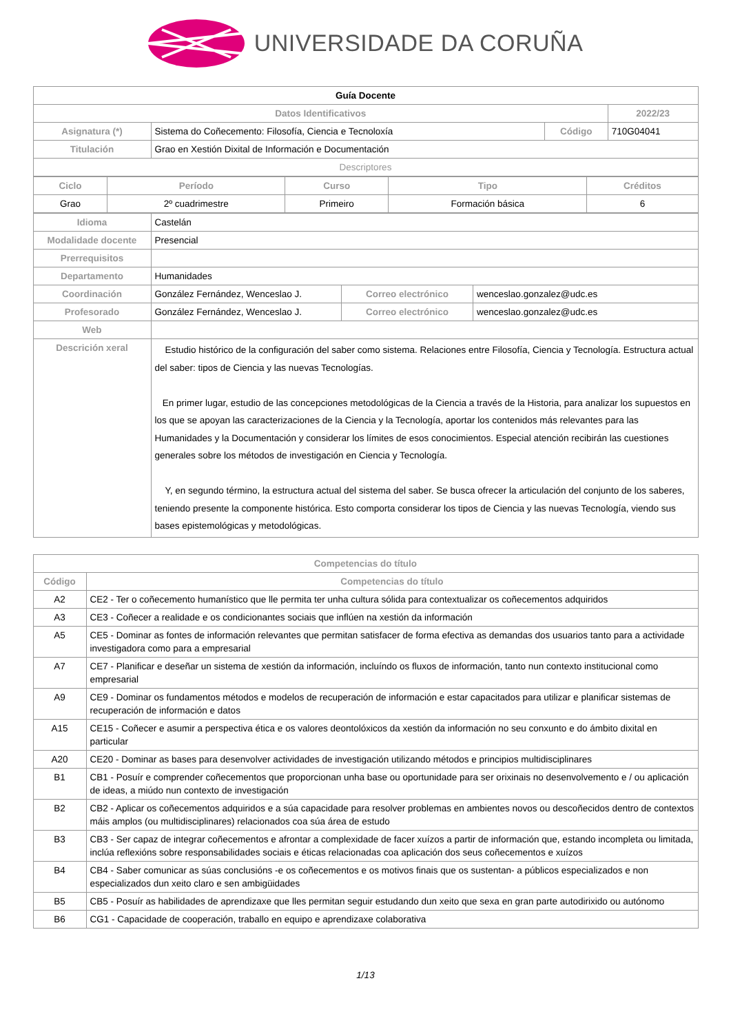UNIVERSIDADE DA CORUÑA
| Guía Docente | | | |
| Datos Identificativos | | | 2022/23 |
| Asignatura (*) | Sistema do Coñecemento: Filosofía, Ciencia e Tecnoloxía | Código | 710G04041 |
| Titulación | Grao en Xestión Dixital de Información e Documentación | | |
| Descriptores | | | |
| Ciclo | Período | Curso | Tipo | Créditos |
| --- | --- | --- | --- | --- |
| Grao | 2º cuadrimestre | Primeiro | Formación básica | 6 |
| Idioma | Castelán | | |
| Modalidade docente | Presencial | | |
| Prerrequisitos | | | |
| Departamento | Humanidades | | |
| Coordinación | González Fernández, Wenceslao J. | Correo electrónico | wenceslao.gonzalez@udc.es |
| Profesorado | González Fernández, Wenceslao J. | Correo electrónico | wenceslao.gonzalez@udc.es |
| Web | | | |
| Descrición xeral | Estudio histórico de la configuración del saber como sistema. Relaciones entre Filosofía, Ciencia y Tecnología. Estructura actual del saber: tipos de Ciencia y las nuevas Tecnologías. En primer lugar, estudio de las concepciones metodológicas de la Ciencia a través de la Historia, para analizar los supuestos en los que se apoyan las caracterizaciones de la Ciencia y la Tecnología, aportar los contenidos más relevantes para las Humanidades y la Documentación y considerar los límites de esos conocimientos. Especial atención recibirán las cuestiones generales sobre los métodos de investigación en Ciencia y Tecnología. Y, en segundo término, la estructura actual del sistema del saber. Se busca ofrecer la articulación del conjunto de los saberes, teniendo presente la componente histórica. Esto comporta considerar los tipos de Ciencia y las nuevas Tecnología, viendo sus bases epistemológicas y metodológicas. | | |
| Competencias do título | |
| --- | --- |
| Código | Competencias do título |
| A2 | CE2 - Ter o coñecemento humanístico que lle permita ter unha cultura sólida para contextualizar os coñecementos adquiridos |
| A3 | CE3 - Coñecer a realidade e os condicionantes sociais que inflúen na xestión da información |
| A5 | CE5 - Dominar as fontes de información relevantes que permitan satisfacer de forma efectiva as demandas dos usuarios tanto para a actividade investigadora como para a empresarial |
| A7 | CE7 - Planificar e deseñar un sistema de xestión da información, incluíndo os fluxos de información, tanto nun contexto institucional como empresarial |
| A9 | CE9 - Dominar os fundamentos métodos e modelos de recuperación de información e estar capacitados para utilizar e planificar sistemas de recuperación de información e datos |
| A15 | CE15 - Coñecer e asumir a perspectiva ética e os valores deontolóxicos da xestión da información no seu conxunto e do ámbito dixital en particular |
| A20 | CE20 - Dominar as bases para desenvolver actividades de investigación utilizando métodos e principios multidisciplinares |
| B1 | CB1 - Posuír e comprender coñecementos que proporcionan unha base ou oportunidade para ser orixinais no desenvolvemento e / ou aplicación de ideas, a miúdo nun contexto de investigación |
| B2 | CB2 - Aplicar os coñecementos adquiridos e a súa capacidade para resolver problemas en ambientes novos ou descoñecidos dentro de contextos máis amplos (ou multidisciplinares) relacionados coa súa área de estudo |
| B3 | CB3 - Ser capaz de integrar coñecementos e afrontar a complexidade de facer xuízos a partir de información que, estando incompleta ou limitada, inclúa reflexións sobre responsabilidades sociais e éticas relacionadas coa aplicación dos seus coñecementos e xuízos |
| B4 | CB4 - Saber comunicar as súas conclusións -e os coñecementos e os motivos finais que os sustentan- a públicos especializados e non especializados dun xeito claro e sen ambigüidades |
| B5 | CB5 - Posuír as habilidades de aprendizaxe que lles permitan seguir estudando dun xeito que sexa en gran parte autodirixido ou autónomo |
| B6 | CG1 - Capacidade de cooperación, traballo en equipo e aprendizaxe colaborativa |
1/13